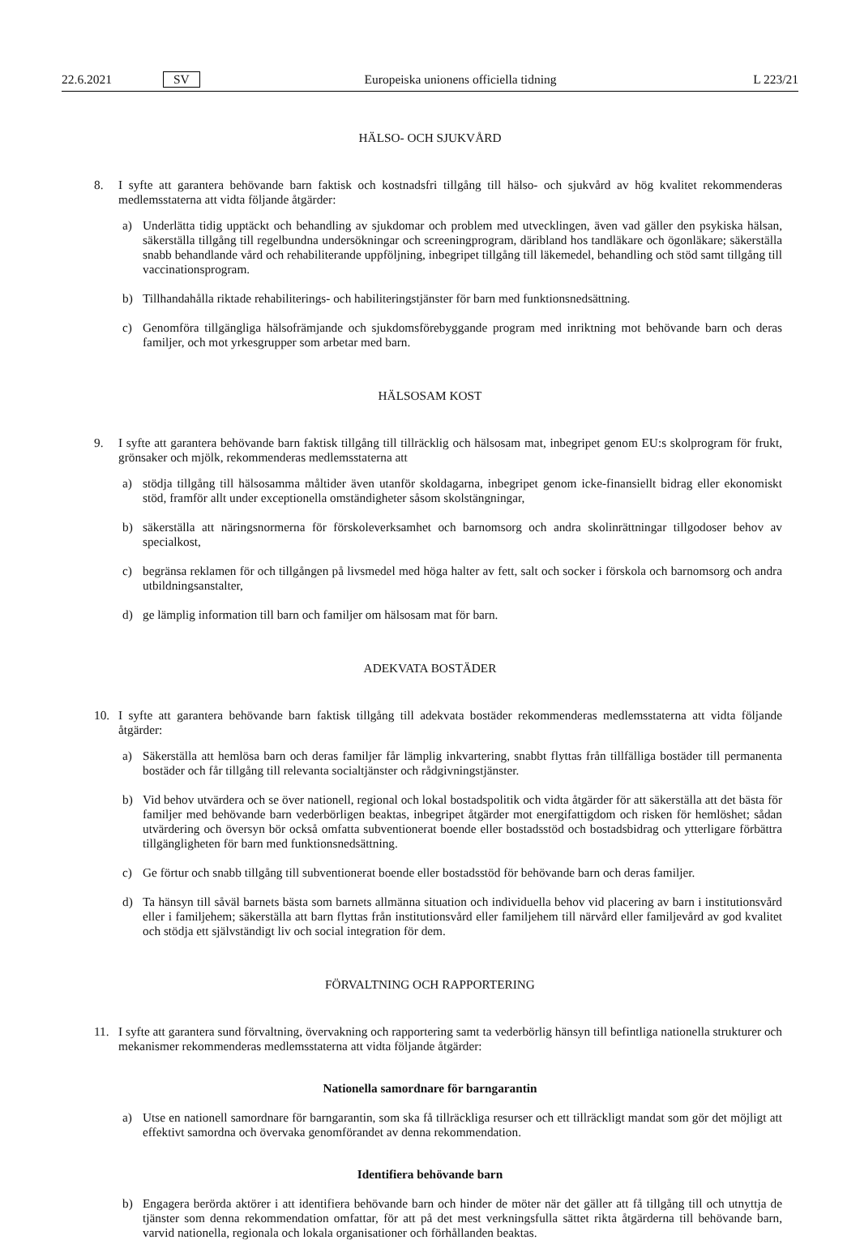22.6.2021 SV Europeiska unionens officiella tidning L 223/21
HÄLSO- OCH SJUKVÅRD
8. I syfte att garantera behövande barn faktisk och kostnadsfri tillgång till hälso- och sjukvård av hög kvalitet rekommenderas medlemsstaterna att vidta följande åtgärder:
a) Underlätta tidig upptäckt och behandling av sjukdomar och problem med utvecklingen, även vad gäller den psykiska hälsan, säkerställa tillgång till regelbundna undersökningar och screeningprogram, däribland hos tandläkare och ögonläkare; säkerställa snabb behandlande vård och rehabiliterande uppföljning, inbegripet tillgång till läkemedel, behandling och stöd samt tillgång till vaccinationsprogram.
b) Tillhandahålla riktade rehabiliterings- och habiliteringstjänster för barn med funktionsnedsättning.
c) Genomföra tillgängliga hälsofrämjande och sjukdomsförebyggande program med inriktning mot behövande barn och deras familjer, och mot yrkesgrupper som arbetar med barn.
HÄLSOSAM KOST
9. I syfte att garantera behövande barn faktisk tillgång till tillräcklig och hälsosam mat, inbegripet genom EU:s skolprogram för frukt, grönsaker och mjölk, rekommenderas medlemsstaterna att
a) stödja tillgång till hälsosamma måltider även utanför skoldagarna, inbegripet genom icke-finansiellt bidrag eller ekonomiskt stöd, framför allt under exceptionella omständigheter såsom skolstängningar,
b) säkerställa att näringsnormerna för förskoleverksamhet och barnomsorg och andra skolinrättningar tillgodoser behov av specialkost,
c) begränsa reklamen för och tillgången på livsmedel med höga halter av fett, salt och socker i förskola och barnomsorg och andra utbildningsanstalter,
d) ge lämplig information till barn och familjer om hälsosam mat för barn.
ADEKVATA BOSTÄDER
10. I syfte att garantera behövande barn faktisk tillgång till adekvata bostäder rekommenderas medlemsstaterna att vidta följande åtgärder:
a) Säkerställa att hemlösa barn och deras familjer får lämplig inkvartering, snabbt flyttas från tillfälliga bostäder till permanenta bostäder och får tillgång till relevanta socialtjänster och rådgivningstjänster.
b) Vid behov utvärdera och se över nationell, regional och lokal bostadspolitik och vidta åtgärder för att säkerställa att det bästa för familjer med behövande barn vederbörligen beaktas, inbegripet åtgärder mot energifattigdom och risken för hemlöshet; sådan utvärdering och översyn bör också omfatta subventionerat boende eller bostadsstöd och bostadsbidrag och ytterligare förbättra tillgängligheten för barn med funktionsnedsättning.
c) Ge förtur och snabb tillgång till subventionerat boende eller bostadsstöd för behövande barn och deras familjer.
d) Ta hänsyn till såväl barnets bästa som barnets allmänna situation och individuella behov vid placering av barn i institutionsvård eller i familjehem; säkerställa att barn flyttas från institutionsvård eller familjehem till närvård eller familjevård av god kvalitet och stödja ett självständigt liv och social integration för dem.
FÖRVALTNING OCH RAPPORTERING
11. I syfte att garantera sund förvaltning, övervakning och rapportering samt ta vederbörlig hänsyn till befintliga nationella strukturer och mekanismer rekommenderas medlemsstaterna att vidta följande åtgärder:
Nationella samordnare för barngarantin
a) Utse en nationell samordnare för barngarantin, som ska få tillräckliga resurser och ett tillräckligt mandat som gör det möjligt att effektivt samordna och övervaka genomförandet av denna rekommendation.
Identifiera behövande barn
b) Engagera berörda aktörer i att identifiera behövande barn och hinder de möter när det gäller att få tillgång till och utnyttja de tjänster som denna rekommendation omfattar, för att på det mest verkningsfulla sättet rikta åtgärderna till behövande barn, varvid nationella, regionala och lokala organisationer och förhållanden beaktas.